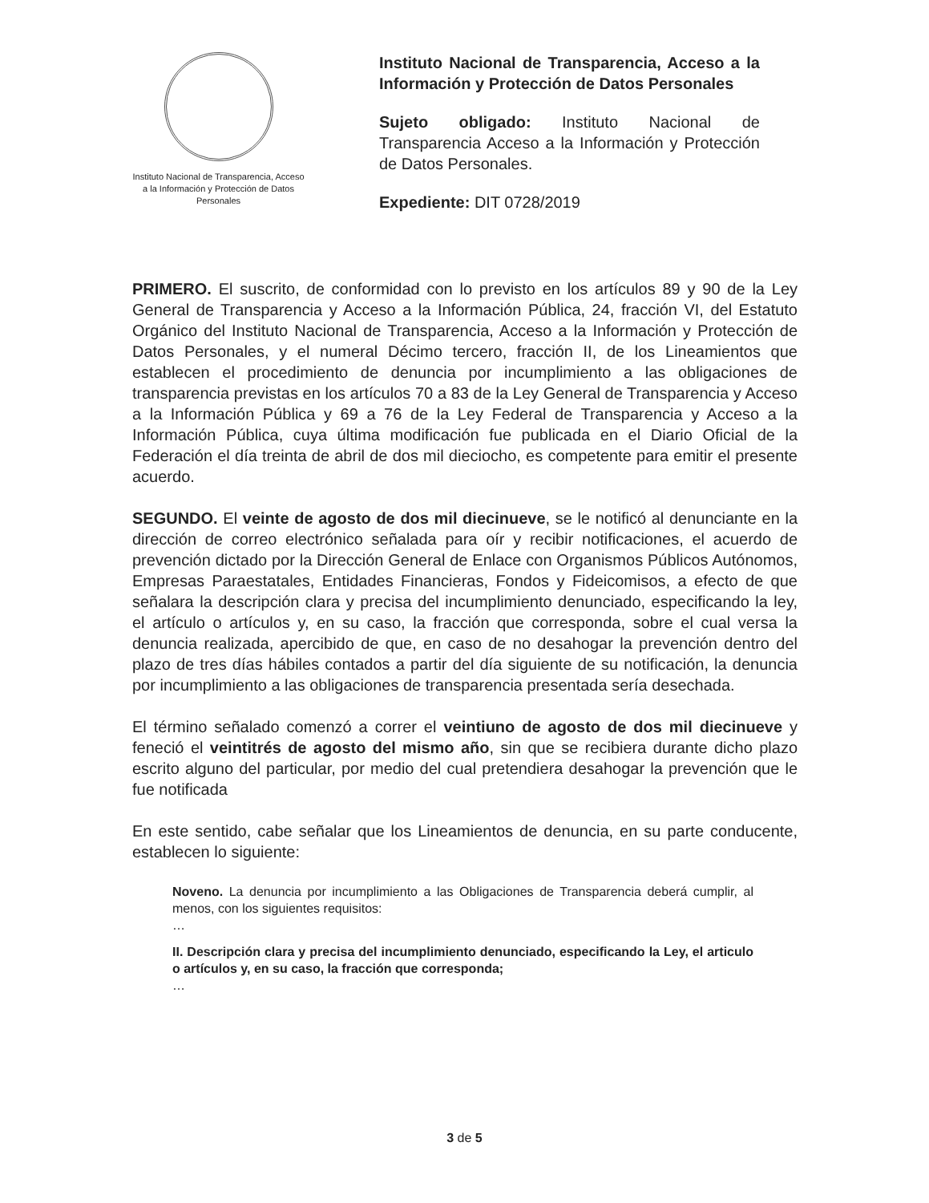Instituto Nacional de Transparencia, Acceso a la Información y Protección de Datos Personales
Instituto Nacional de Transparencia, Acceso a la Información y Protección de Datos Personales
Sujeto obligado: Instituto Nacional de Transparencia Acceso a la Información y Protección de Datos Personales.
Expediente: DIT 0728/2019
PRIMERO. El suscrito, de conformidad con lo previsto en los artículos 89 y 90 de la Ley General de Transparencia y Acceso a la Información Pública, 24, fracción VI, del Estatuto Orgánico del Instituto Nacional de Transparencia, Acceso a la Información y Protección de Datos Personales, y el numeral Décimo tercero, fracción II, de los Lineamientos que establecen el procedimiento de denuncia por incumplimiento a las obligaciones de transparencia previstas en los artículos 70 a 83 de la Ley General de Transparencia y Acceso a la Información Pública y 69 a 76 de la Ley Federal de Transparencia y Acceso a la Información Pública, cuya última modificación fue publicada en el Diario Oficial de la Federación el día treinta de abril de dos mil dieciocho, es competente para emitir el presente acuerdo.
SEGUNDO. El veinte de agosto de dos mil diecinueve, se le notificó al denunciante en la dirección de correo electrónico señalada para oír y recibir notificaciones, el acuerdo de prevención dictado por la Dirección General de Enlace con Organismos Públicos Autónomos, Empresas Paraestatales, Entidades Financieras, Fondos y Fideicomisos, a efecto de que señalara la descripción clara y precisa del incumplimiento denunciado, especificando la ley, el artículo o artículos y, en su caso, la fracción que corresponda, sobre el cual versa la denuncia realizada, apercibido de que, en caso de no desahogar la prevención dentro del plazo de tres días hábiles contados a partir del día siguiente de su notificación, la denuncia por incumplimiento a las obligaciones de transparencia presentada sería desechada.
El término señalado comenzó a correr el veintiuno de agosto de dos mil diecinueve y feneció el veintitrés de agosto del mismo año, sin que se recibiera durante dicho plazo escrito alguno del particular, por medio del cual pretendiera desahogar la prevención que le fue notificada
En este sentido, cabe señalar que los Lineamientos de denuncia, en su parte conducente, establecen lo siguiente:
Noveno. La denuncia por incumplimiento a las Obligaciones de Transparencia deberá cumplir, al menos, con los siguientes requisitos:
…
II. Descripción clara y precisa del incumplimiento denunciado, especificando la Ley, el articulo o artículos y, en su caso, la fracción que corresponda;
…
3 de 5